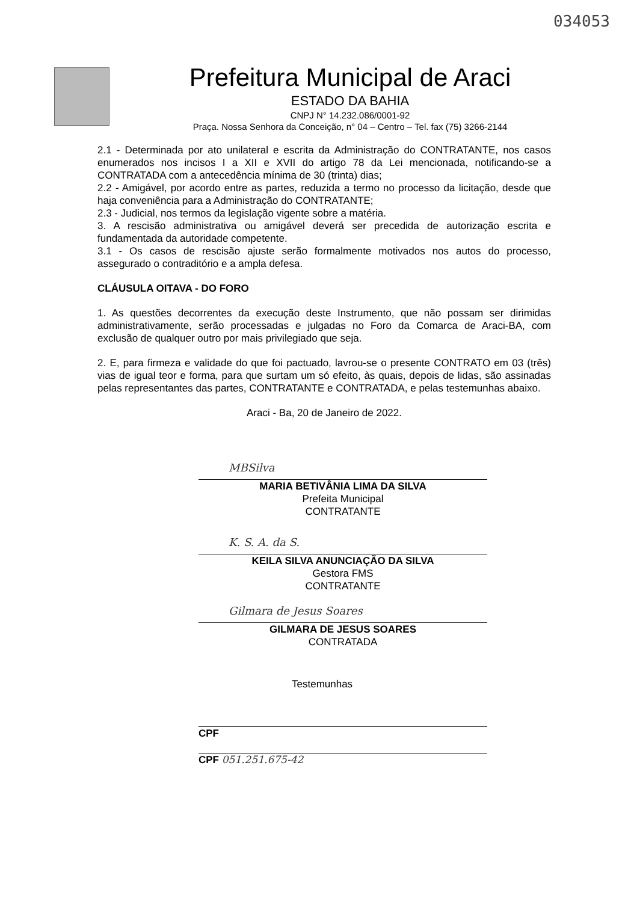034053
Prefeitura Municipal de Araci
ESTADO DA BAHIA
CNPJ N° 14.232.086/0001-92
Praça. Nossa Senhora da Conceição, n° 04 – Centro – Tel. fax (75) 3266-2144
2.1 - Determinada por ato unilateral e escrita da Administração do CONTRATANTE, nos casos enumerados nos incisos I a XII e XVII do artigo 78 da Lei mencionada, notificando-se a CONTRATADA com a antecedência mínima de 30 (trinta) dias;
2.2 - Amigável, por acordo entre as partes, reduzida a termo no processo da licitação, desde que haja conveniência para a Administração do CONTRATANTE;
2.3 - Judicial, nos termos da legislação vigente sobre a matéria.
3. A rescisão administrativa ou amigável deverá ser precedida de autorização escrita e fundamentada da autoridade competente.
3.1 - Os casos de rescisão ajuste serão formalmente motivados nos autos do processo, assegurado o contraditório e a ampla defesa.
CLÁUSULA OITAVA - DO FORO
1. As questões decorrentes da execução deste Instrumento, que não possam ser dirimidas administrativamente, serão processadas e julgadas no Foro da Comarca de Araci-BA, com exclusão de qualquer outro por mais privilegiado que seja.
2. E, para firmeza e validade do que foi pactuado, lavrou-se o presente CONTRATO em 03 (três) vias de igual teor e forma, para que surtam um só efeito, às quais, depois de lidas, são assinadas pelas representantes das partes, CONTRATANTE e CONTRATADA, e pelas testemunhas abaixo.
Araci - Ba, 20 de Janeiro de 2022.
MBSilva
MARIA BETIVÂNIA LIMA DA SILVA
Prefeita Municipal
CONTRATANTE
K. S. A. da S.
KEILA SILVA ANUNCIAÇÃO DA SILVA
Gestora FMS
CONTRATANTE
Gilmara de Jesus Soares
GILMARA DE JESUS SOARES
CONTRATADA
Testemunhas
CPF
CPF 051.251.675-42